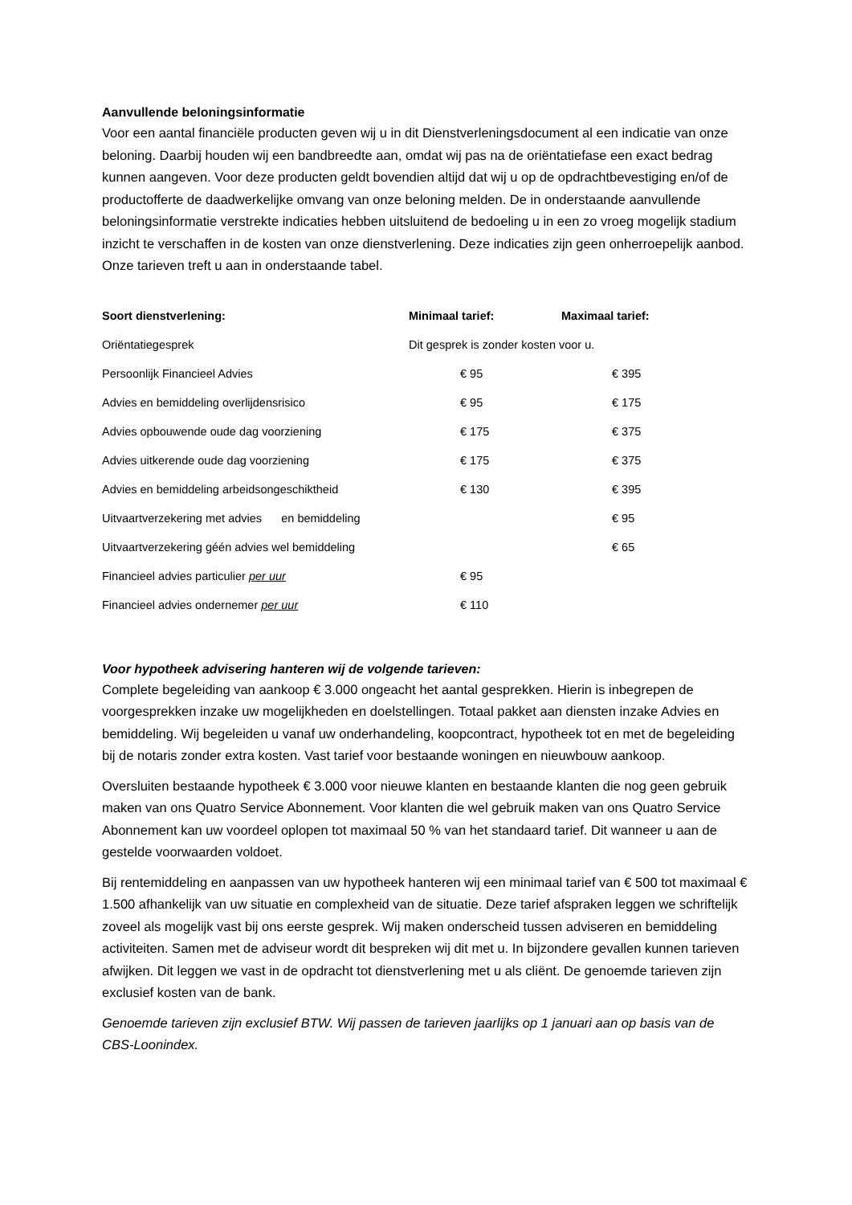Aanvullende beloningsinformatie
Voor een aantal financiële producten geven wij u in dit Dienstverleningsdocument al een indicatie van onze beloning. Daarbij houden wij een bandbreedte aan, omdat wij pas na de oriëntatiefase een exact bedrag kunnen aangeven. Voor deze producten geldt bovendien altijd dat wij u op de opdrachtbevestiging en/of de productofferte de daadwerkelijke omvang van onze beloning melden. De in onderstaande aanvullende beloningsinformatie verstrekte indicaties hebben uitsluitend de bedoeling u in een zo vroeg mogelijk stadium inzicht te verschaffen in de kosten van onze dienstverlening. Deze indicaties zijn geen onherroepelijk aanbod.
Onze tarieven treft u aan in onderstaande tabel.
| Soort dienstverlening: | Minimaal tarief: | Maximaal tarief: |
| --- | --- | --- |
| Oriëntatiegesprek | Dit gesprek is zonder kosten voor u. | |
| Persoonlijk Financieel Advies | € 95 | € 395 |
| Advies en bemiddeling overlijdensrisico | € 95 | € 175 |
| Advies opbouwende oude dag voorziening | € 175 | € 375 |
| Advies uitkerende oude dag voorziening | € 175 | € 375 |
| Advies en bemiddeling arbeidsongeschiktheid | € 130 | € 395 |
| Uitvaartverzekering met advies en bemiddeling | | € 95 |
| Uitvaartverzekering géén advies wel bemiddeling | | € 65 |
| Financieel advies particulier per uur | € 95 | |
| Financieel advies ondernemer per uur | € 110 | |
Voor hypotheek advisering hanteren wij de volgende tarieven:
Complete begeleiding van aankoop € 3.000 ongeacht het aantal gesprekken. Hierin is inbegrepen de voorgesprekken inzake uw mogelijkheden en doelstellingen. Totaal pakket aan diensten inzake Advies en bemiddeling. Wij begeleiden u vanaf uw onderhandeling, koopcontract, hypotheek tot en met de begeleiding bij de notaris zonder extra kosten. Vast tarief voor bestaande woningen en nieuwbouw aankoop.
Oversluiten bestaande hypotheek € 3.000 voor nieuwe klanten en bestaande klanten die nog geen gebruik maken van ons Quatro Service Abonnement. Voor klanten die wel gebruik maken van ons Quatro Service Abonnement kan uw voordeel oplopen tot maximaal 50 % van het standaard tarief. Dit wanneer u aan de gestelde voorwaarden voldoet.
Bij rentemiddeling en aanpassen van uw hypotheek hanteren wij een minimaal tarief van € 500 tot maximaal € 1.500 afhankelijk van uw situatie en complexheid van de situatie. Deze tarief afspraken leggen we schriftelijk zoveel als mogelijk vast bij ons eerste gesprek. Wij maken onderscheid tussen adviseren en bemiddeling activiteiten. Samen met de adviseur wordt dit bespreken wij dit met u. In bijzondere gevallen kunnen tarieven afwijken. Dit leggen we vast in de opdracht tot dienstverlening met u als cliënt. De genoemde tarieven zijn exclusief kosten van de bank.
Genoemde tarieven zijn exclusief BTW. Wij passen de tarieven jaarlijks op 1 januari aan op basis van de CBS-Loonindex.